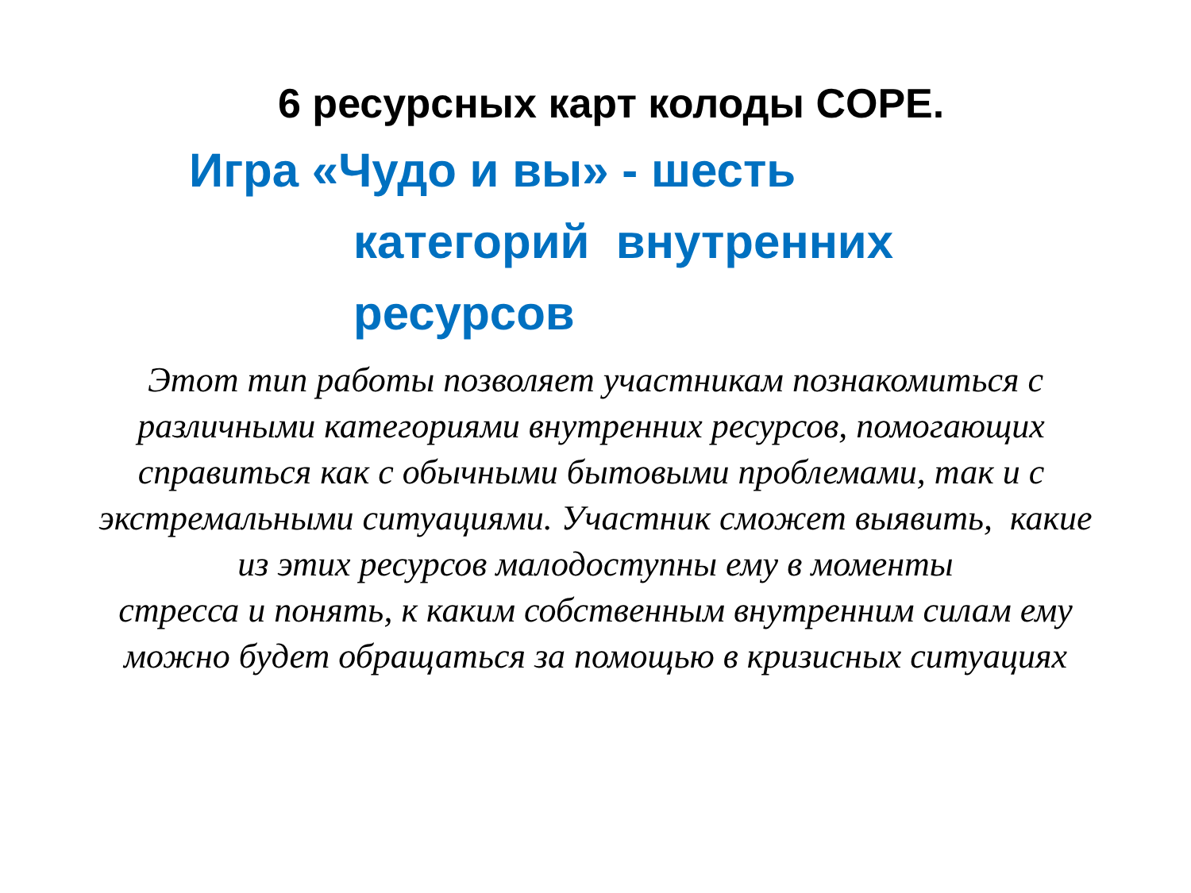6 ресурсных карт колоды COPE.
Игра «Чудо и вы» - шесть
категорий внутренних
ресурсов
Этот тип работы позволяет участникам познакомиться с различными категориями внутренних ресурсов, помогающих справиться как с обычными бытовыми проблемами, так и с экстремальными ситуациями. Участник сможет выявить, какие из этих ресурсов малодоступны ему в моменты
стресса и понять, к каким собственным внутренним силам ему можно будет обращаться за помощью в кризисных ситуациях